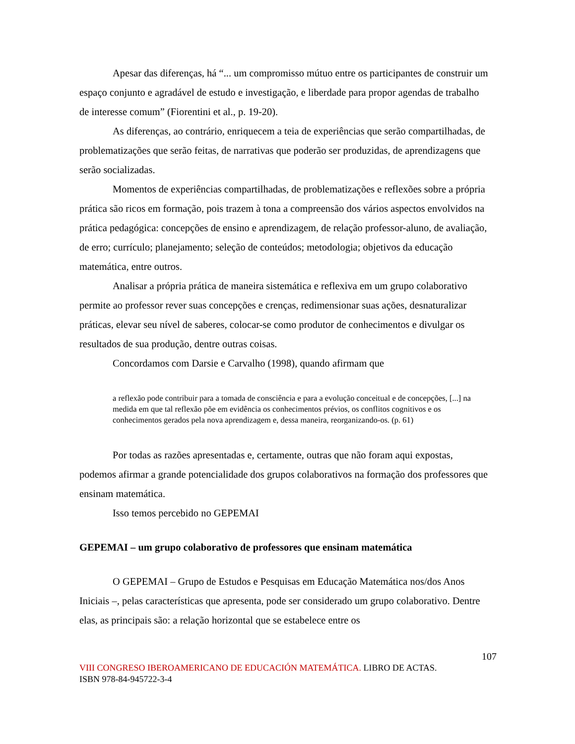Apesar das diferenças, há “... um compromisso mútuo entre os participantes de construir um espaço conjunto e agradável de estudo e investigação, e liberdade para propor agendas de trabalho de interesse comum” (Fiorentini et al., p. 19-20).
As diferenças, ao contrário, enriquecem a teia de experiências que serão compartilhadas, de problematizações que serão feitas, de narrativas que poderão ser produzidas, de aprendizagens que serão socializadas.
Momentos de experiências compartilhadas, de problematizações e reflexões sobre a própria prática são ricos em formação, pois trazem à tona a compreensão dos vários aspectos envolvidos na prática pedagógica: concepções de ensino e aprendizagem, de relação professor-aluno, de avaliação, de erro; currículo; planejamento; seleção de conteúdos; metodologia; objetivos da educação matemática, entre outros.
Analisar a própria prática de maneira sistemática e reflexiva em um grupo colaborativo permite ao professor rever suas concepções e crenças, redimensionar suas ações, desnaturalizar práticas, elevar seu nível de saberes, colocar-se como produtor de conhecimentos e divulgar os resultados de sua produção, dentre outras coisas.
Concordamos com Darsie e Carvalho (1998), quando afirmam que
a reflexão pode contribuir para a tomada de consciência e para a evolução conceitual e de concepções, [...] na medida em que tal reflexão põe em evidência os conhecimentos prévios, os conflitos cognitivos e os conhecimentos gerados pela nova aprendizagem e, dessa maneira, reorganizando-os. (p. 61)
Por todas as razões apresentadas e, certamente, outras que não foram aqui expostas, podemos afirmar a grande potencialidade dos grupos colaborativos na formação dos professores que ensinam matemática.
Isso temos percebido no GEPEMAI
GEPEMAI – um grupo colaborativo de professores que ensinam matemática
O GEPEMAI – Grupo de Estudos e Pesquisas em Educação Matemática nos/dos Anos Iniciais –, pelas características que apresenta, pode ser considerado um grupo colaborativo. Dentre elas, as principais são: a relação horizontal que se estabelece entre os
107
VIII CONGRESO IBEROAMERICANO DE EDUCACIÓN MATEMÁTICA. LIBRO DE ACTAS.
ISBN 978-84-945722-3-4